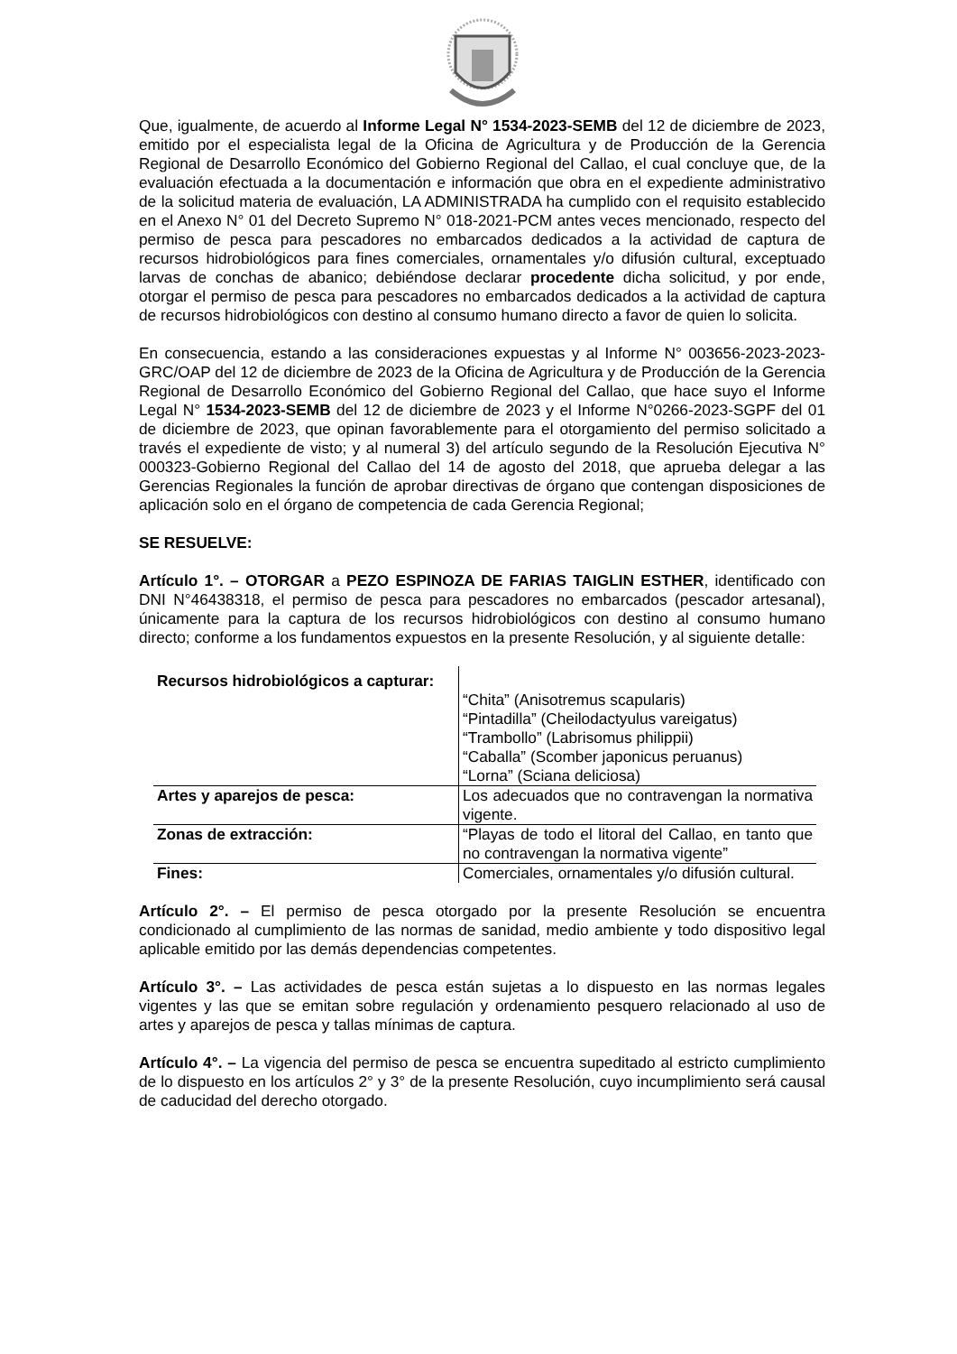Que, igualmente, de acuerdo al Informe Legal N° 1534-2023-SEMB del 12 de diciembre de 2023, emitido por el especialista legal de la Oficina de Agricultura y de Producción de la Gerencia Regional de Desarrollo Económico del Gobierno Regional del Callao, el cual concluye que, de la evaluación efectuada a la documentación e información que obra en el expediente administrativo de la solicitud materia de evaluación, LA ADMINISTRADA ha cumplido con el requisito establecido en el Anexo N° 01 del Decreto Supremo N° 018-2021-PCM antes veces mencionado, respecto del permiso de pesca para pescadores no embarcados dedicados a la actividad de captura de recursos hidrobiológicos para fines comerciales, ornamentales y/o difusión cultural, exceptuado larvas de conchas de abanico; debiéndose declarar procedente dicha solicitud, y por ende, otorgar el permiso de pesca para pescadores no embarcados dedicados a la actividad de captura de recursos hidrobiológicos con destino al consumo humano directo a favor de quien lo solicita.
En consecuencia, estando a las consideraciones expuestas y al Informe N° 003656-2023-2023-GRC/OAP del 12 de diciembre de 2023 de la Oficina de Agricultura y de Producción de la Gerencia Regional de Desarrollo Económico del Gobierno Regional del Callao, que hace suyo el Informe Legal N° 1534-2023-SEMB del 12 de diciembre de 2023 y el Informe N°0266-2023-SGPF del 01 de diciembre de 2023, que opinan favorablemente para el otorgamiento del permiso solicitado a través el expediente de visto; y al numeral 3) del artículo segundo de la Resolución Ejecutiva N° 000323-Gobierno Regional del Callao del 14 de agosto del 2018, que aprueba delegar a las Gerencias Regionales la función de aprobar directivas de órgano que contengan disposiciones de aplicación solo en el órgano de competencia de cada Gerencia Regional;
SE RESUELVE:
Artículo 1°. – OTORGAR a PEZO ESPINOZA DE FARIAS TAIGLIN ESTHER, identificado con DNI N°46438318, el permiso de pesca para pescadores no embarcados (pescador artesanal), únicamente para la captura de los recursos hidrobiológicos con destino al consumo humano directo; conforme a los fundamentos expuestos en la presente Resolución, y al siguiente detalle:
| Recursos hidrobiológicos a capturar: | “Chita” (Anisotremus scapularis) “Pintadilla” (Cheilodactyulus vareigatus) “Trambollo” (Labrisomus philippii) “Caballa” (Scomber japonicus peruanus) “Lorna” (Sciana deliciosa) |
| Artes y aparejos de pesca: | Los adecuados que no contravengan la normativa vigente. |
| Zonas de extracción: | “Playas de todo el litoral del Callao, en tanto que no contravengan la normativa vigente” |
| Fines: | Comerciales, ornamentales y/o difusión cultural. |
Artículo 2°. – El permiso de pesca otorgado por la presente Resolución se encuentra condicionado al cumplimiento de las normas de sanidad, medio ambiente y todo dispositivo legal aplicable emitido por las demás dependencias competentes.
Artículo 3°. – Las actividades de pesca están sujetas a lo dispuesto en las normas legales vigentes y las que se emitan sobre regulación y ordenamiento pesquero relacionado al uso de artes y aparejos de pesca y tallas mínimas de captura.
Artículo 4°. – La vigencia del permiso de pesca se encuentra supeditado al estricto cumplimiento de lo dispuesto en los artículos 2° y 3° de la presente Resolución, cuyo incumplimiento será causal de caducidad del derecho otorgado.